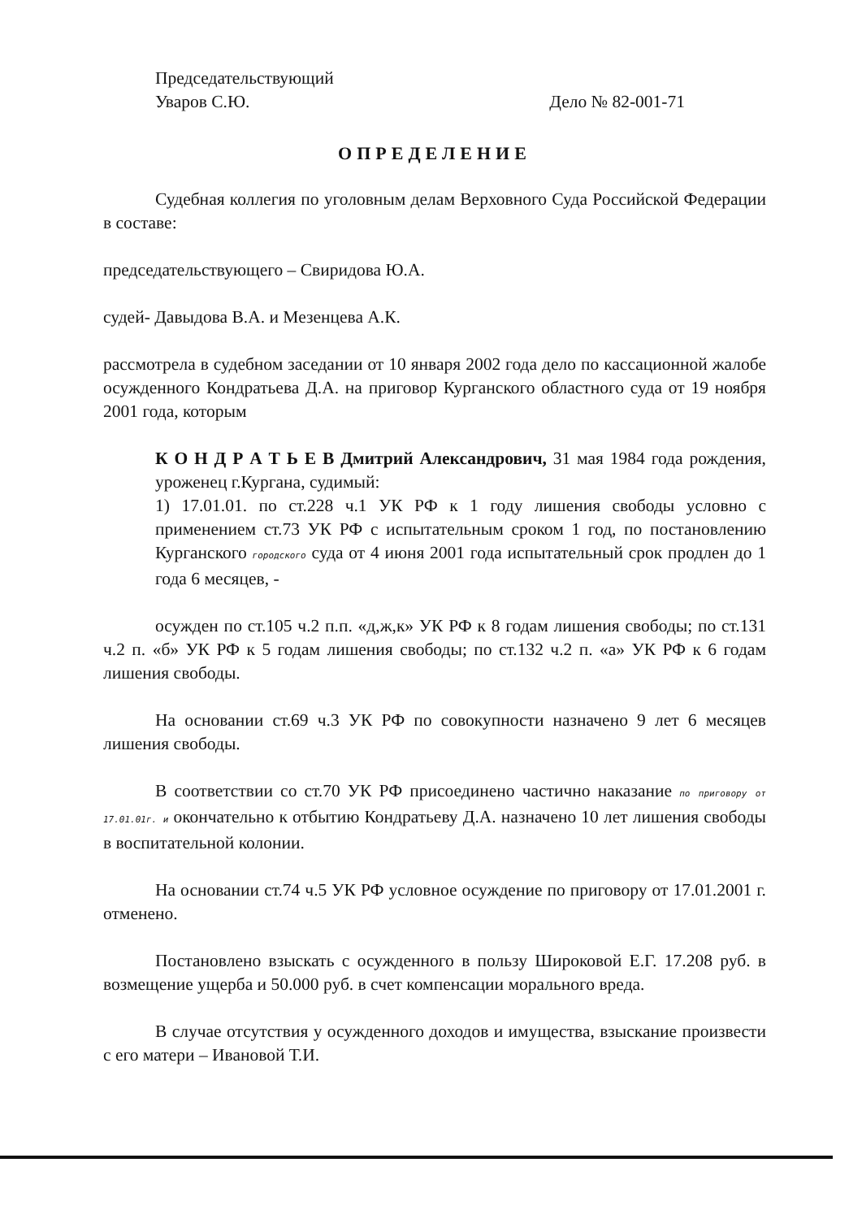Председательствующий
Уваров С.Ю.
Дело № 82-001-71
ОПРЕДЕЛЕНИЕ
Судебная коллегия по уголовным делам Верховного Суда Российской Федерации в составе:
председательствующего – Свиридова Ю.А.
судей- Давыдова В.А. и Мезенцева А.К.
рассмотрела в судебном заседании от 10 января 2002 года дело по кассационной жалобе осужденного Кондратьева Д.А. на приговор Курганского областного суда от 19 ноября 2001 года, которым
К О Н Д Р А Т Ь Е В Дмитрий Александрович, 31 мая 1984 года рождения, уроженец г.Кургана, судимый:
1) 17.01.01. по ст.228 ч.1 УК РФ к 1 году лишения свободы условно с применением ст.73 УК РФ с испытательным сроком 1 год, по постановлению Курганского городского суда от 4 июня 2001 года испытательный срок продлен до 1 года 6 месяцев, -
осужден по ст.105 ч.2 п.п. «д,ж,к» УК РФ к 8 годам лишения свободы; по ст.131 ч.2 п. «б» УК РФ к 5 годам лишения свободы; по ст.132 ч.2 п. «а» УК РФ к 6 годам лишения свободы.
На основании ст.69 ч.3 УК РФ по совокупности назначено 9 лет 6 месяцев лишения свободы.
В соответствии со ст.70 УК РФ присоединено частично наказание по приговору от 17.01.01г. и окончательно к отбытию Кондратьеву Д.А. назначено 10 лет лишения свободы в воспитательной колонии.
На основании ст.74 ч.5 УК РФ условное осуждение по приговору от 17.01.2001 г. отменено.
Постановлено взыскать с осужденного в пользу Широковой Е.Г. 17.208 руб. в возмещение ущерба и 50.000 руб. в счет компенсации морального вреда.
В случае отсутствия у осужденного доходов и имущества, взыскание произвести с его матери – Ивановой Т.И.